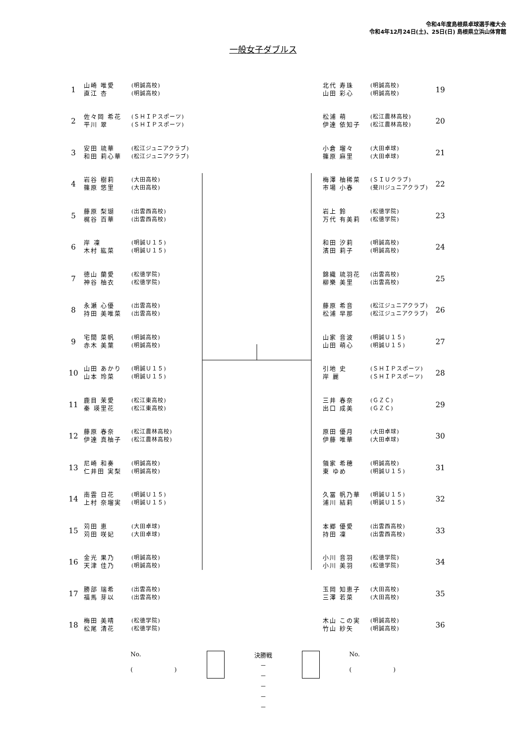令和4年度島根県卓球選手権大会
令和4年12月24日(土)、25日(日) 島根県立浜山体育館
一般女子ダブルス
| 1 | 山崎 唯愛 直江 杏 | (明誠高校) (明誠高校) |
| 2 | 佐々岡 希花 平川 翠 | (ＳＨＩＰスポーツ) (ＳＨＩＰスポーツ) |
| 3 | 安田 琉華 和田 莉心華 | (松江ジュニアクラブ) (松江ジュニアクラブ) |
| 4 | 岩谷 樹莉 篠原 悠里 | (大田高校) (大田高校) |
| 5 | 藤原 梨瑚 梶谷 百華 | (出雲西高校) (出雲西高校) |
| 6 | 岸 凜 木村 紘菜 | (明誠Ｕ１５) (明誠Ｕ１５) |
| 7 | 徳山 蘭愛 神谷 柚衣 | (松徳学院) (松徳学院) |
| 8 | 永瀬 心優 持田 美唯菜 | (出雲高校) (出雲高校) |
| 9 | 宅間 菜帆 赤木 美葉 | (明誠高校) (明誠高校) |
| 10 | 山田 あかり 山本 玲菜 | (明誠Ｕ１５) (明誠Ｕ１５) |
| 11 | 鹿目 茉愛 秦 瑛里花 | (松江東高校) (松江東高校) |
| 12 | 藤原 春奈 伊達 真柚子 | (松江農林高校) (松江農林高校) |
| 13 | 尼崎 和奏 仁井田 実梨 | (明誠高校) (明誠高校) |
| 14 | 南雲 日花 上村 奈瑠実 | (明誠Ｕ１５) (明誠Ｕ１５) |
| 15 | 苅田 恵 苅田 咲妃 | (大田卓球) (大田卓球) |
| 16 | 金光 果乃 天津 佳乃 | (明誠高校) (明誠高校) |
| 17 | 勝部 瑞希 福馬 芽以 | (出雲高校) (出雲高校) |
| 18 | 梅田 美晴 松尾 清花 | (松徳学院) (松徳学院) |
| 北代 寿珠 山田 彩心 | (明誠高校) (明誠高校) | 19 |
| 松浦 萌 伊達 依知子 | (松江農林高校) (松江農林高校) | 20 |
| 小倉 瑠々 篠原 麻里 | (大田卓球) (大田卓球) | 21 |
| 梅澤 柚稀菜 市場 小春 | (ＳＩＵクラブ) (斐川ジュニアクラブ) | 22 |
| 岩上 鈴 万代 有美莉 | (松徳学院) (松徳学院) | 23 |
| 和田 汐莉 濱田 莉子 | (明誠高校) (明誠高校) | 24 |
| 錦織 琉羽花 柳樂 美里 | (出雲高校) (出雲高校) | 25 |
| 藤原 希音 松浦 早那 | (松江ジュニアクラブ) (松江ジュニアクラブ) | 26 |
| 山家 音波 山田 萌心 | (明誠Ｕ１５) (明誠Ｕ１５) | 27 |
| 引地 史 岸 麗 | (ＳＨＩＰスポーツ) (ＳＨＩＰスポーツ) | 28 |
| 三井 春奈 出口 成美 | (ＧＺＣ) (ＧＺＣ) | 29 |
| 原田 優月 伊藤 唯華 | (大田卓球) (大田卓球) | 30 |
| 領家 希穂 東 ゆめ | (明誠高校) (明誠Ｕ１５) | 31 |
| 久冨 帆乃華 浦川 結莉 | (明誠Ｕ１５) (明誠Ｕ１５) | 32 |
| 本郷 優愛 持田 凜 | (出雲西高校) (出雲西高校) | 33 |
| 小川 音羽 小川 美羽 | (松徳学院) (松徳学院) | 34 |
| 玉岡 知恵子 三澤 若菜 | (大田高校) (大田高校) | 35 |
| 木山 この実 竹山 紗矢 | (明誠高校) (明誠高校) | 36 |
No.
(　　　　　　　)
決勝戦
－
－
－
－
－
No.
(　　　　　　　)